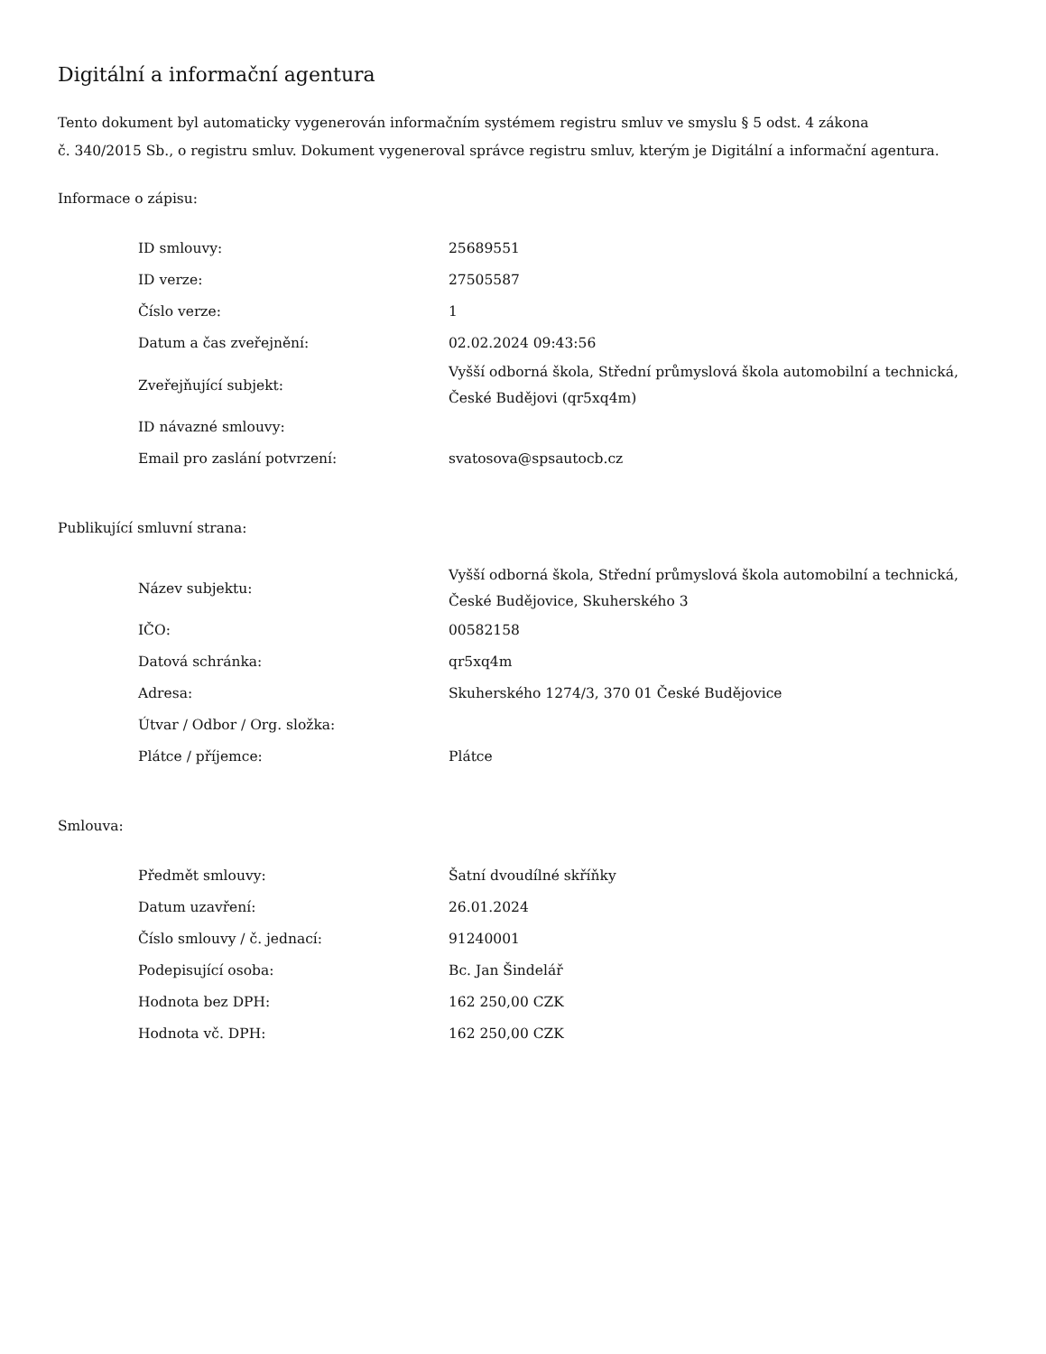Digitální a informační agentura
Tento dokument byl automaticky vygenerován informačním systémem registru smluv ve smyslu § 5 odst. 4 zákona
č. 340/2015 Sb., o registru smluv. Dokument vygeneroval správce registru smluv, kterým je Digitální a informační agentura.
Informace o zápisu:
| ID smlouvy: | 25689551 |
| ID verze: | 27505587 |
| Číslo verze: | 1 |
| Datum a čas zveřejnění: | 02.02.2024 09:43:56 |
| Zveřejňující subjekt: | Vyšší odborná škola, Střední průmyslová škola automobilní a technická, České Budějovi (qr5xq4m) |
| ID návazné smlouvy: | |
| Email pro zaslání potvrzení: | svatosova@spsautocb.cz |
Publikující smluvní strana:
| Název subjektu: | Vyšší odborná škola, Střední průmyslová škola automobilní a technická, České Budějovice, Skuherského 3 |
| IČO: | 00582158 |
| Datová schránka: | qr5xq4m |
| Adresa: | Skuherského 1274/3, 370 01 České Budějovice |
| Útvar / Odbor / Org. složka: | |
| Plátce / příjemce: | Plátce |
Smlouva:
| Předmět smlouvy: | Šatní dvoudílné skříňky |
| Datum uzavření: | 26.01.2024 |
| Číslo smlouvy / č. jednací: | 91240001 |
| Podepisující osoba: | Bc. Jan Šindelář |
| Hodnota bez DPH: | 162 250,00 CZK |
| Hodnota vč. DPH: | 162 250,00 CZK |